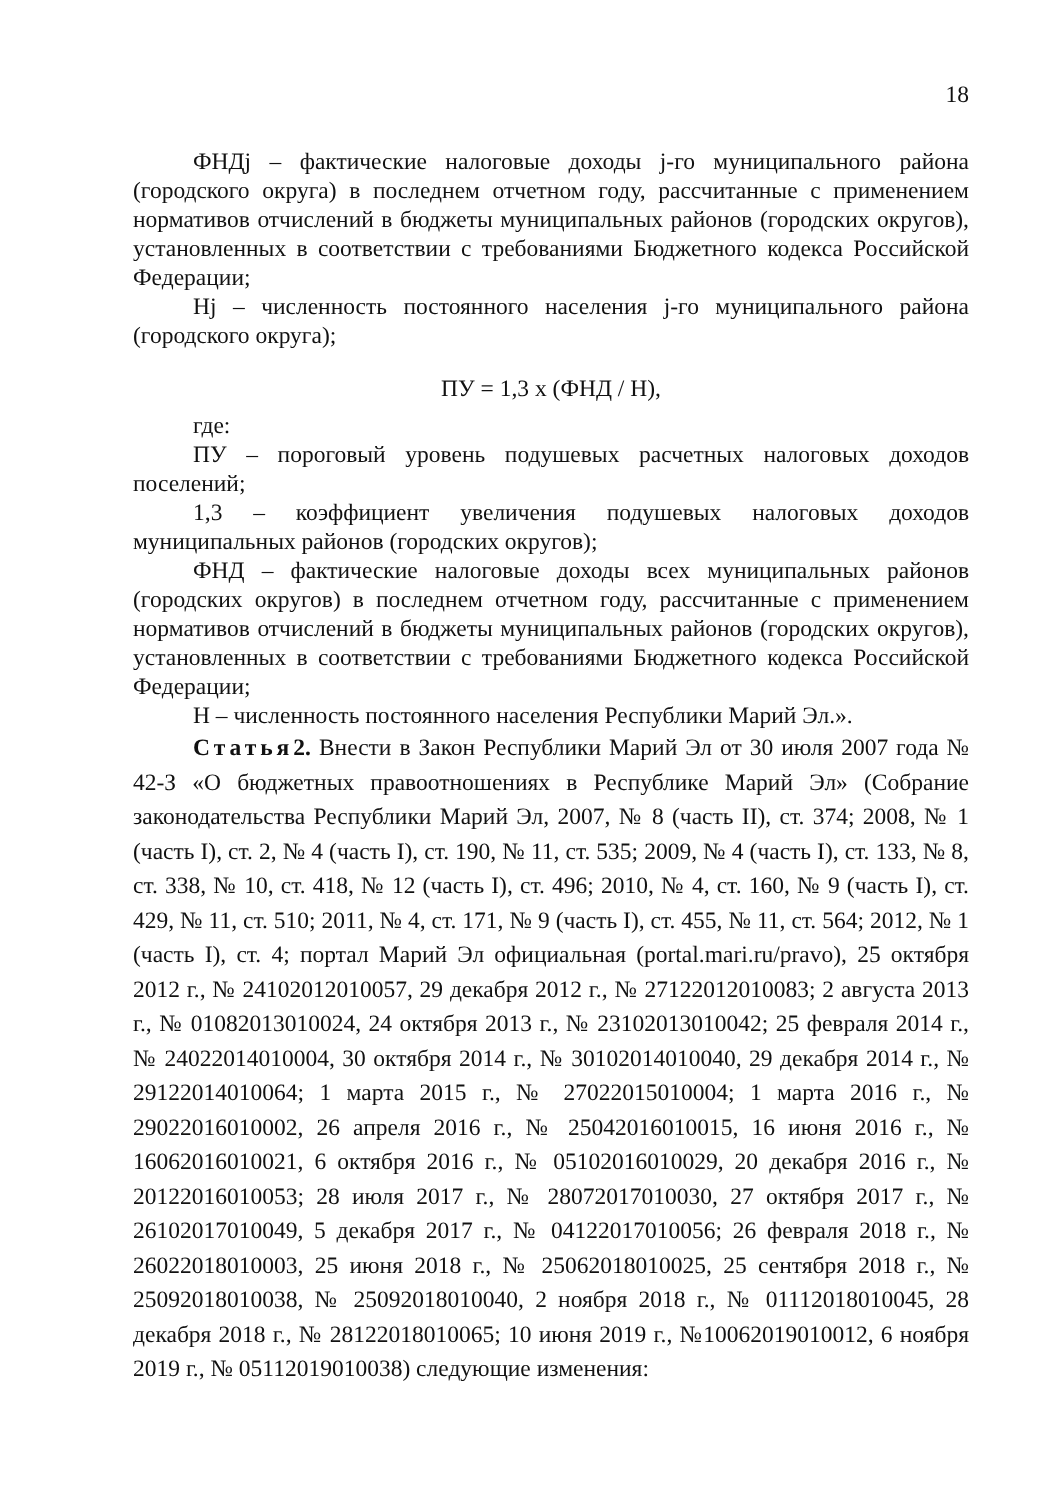18
ФНДj – фактические налоговые доходы j-го муниципального района (городского округа) в последнем отчетном году, рассчитанные с применением нормативов отчислений в бюджеты муниципальных районов (городских округов), установленных в соответствии с требованиями Бюджетного кодекса Российской Федерации;
Нj – численность постоянного населения j-го муниципального района (городского округа);
ПУ = 1,3 х (ФНД / Н),
где:
ПУ – пороговый уровень подушевых расчетных налоговых доходов поселений;
1,3 – коэффициент увеличения подушевых налоговых доходов муниципальных районов (городских округов);
ФНД – фактические налоговые доходы всех муниципальных районов (городских округов) в последнем отчетном году, рассчитанные с применением нормативов отчислений в бюджеты муниципальных районов (городских округов), установленных в соответствии с требованиями Бюджетного кодекса Российской Федерации;
Н – численность постоянного населения Республики Марий Эл.».
Статья 2. Внести в Закон Республики Марий Эл от 30 июля 2007 года № 42-З «О бюджетных правоотношениях в Республике Марий Эл» (Собрание законодательства Республики Марий Эл, 2007, № 8 (часть II), ст. 374; 2008, № 1 (часть I), ст. 2, № 4 (часть I), ст. 190, № 11, ст. 535; 2009, № 4 (часть I), ст. 133, № 8, ст. 338, № 10, ст. 418, № 12 (часть I), ст. 496; 2010, № 4, ст. 160, № 9 (часть I), ст. 429, № 11, ст. 510; 2011, № 4, ст. 171, № 9 (часть I), ст. 455, № 11, ст. 564; 2012, № 1 (часть I), ст. 4; портал Марий Эл официальная (portal.mari.ru/pravo), 25 октября 2012 г., № 24102012010057, 29 декабря 2012 г., № 27122012010083; 2 августа 2013 г., № 01082013010024, 24 октября 2013 г., № 23102013010042; 25 февраля 2014 г., № 24022014010004, 30 октября 2014 г., № 30102014010040, 29 декабря 2014 г., № 29122014010064; 1 марта 2015 г., № 27022015010004; 1 марта 2016 г., № 29022016010002, 26 апреля 2016 г., № 25042016010015, 16 июня 2016 г., № 16062016010021, 6 октября 2016 г., № 05102016010029, 20 декабря 2016 г., № 20122016010053; 28 июля 2017 г., № 28072017010030, 27 октября 2017 г., № 26102017010049, 5 декабря 2017 г., № 04122017010056; 26 февраля 2018 г., № 26022018010003, 25 июня 2018 г., № 25062018010025, 25 сентября 2018 г., № 25092018010038, № 25092018010040, 2 ноября 2018 г., № 01112018010045, 28 декабря 2018 г., № 28122018010065; 10 июня 2019 г., №10062019010012, 6 ноября 2019 г., № 05112019010038) следующие изменения: